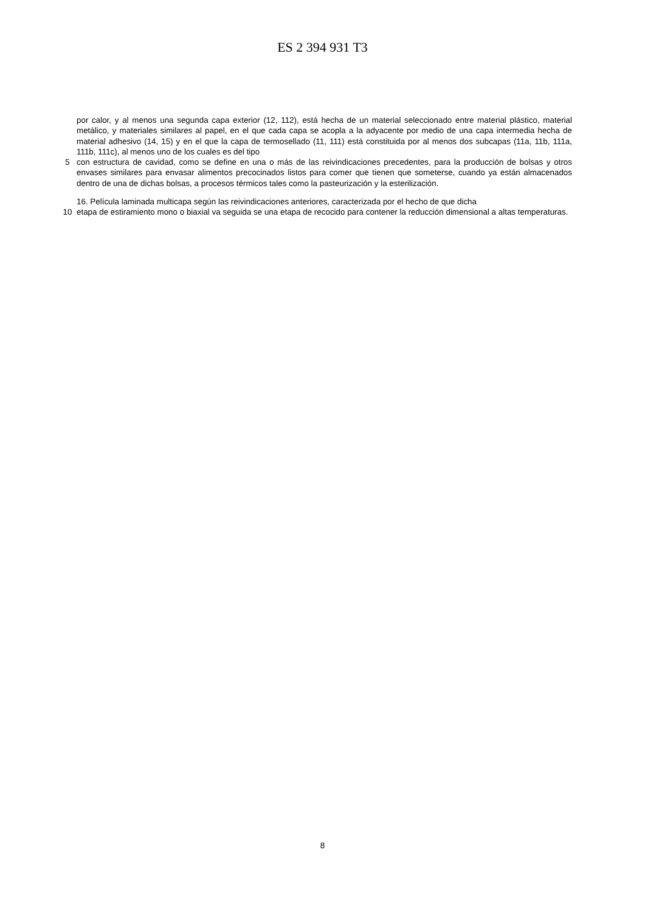ES 2 394 931 T3
por calor, y al menos una segunda capa exterior (12, 112), está hecha de un material seleccionado entre material plástico, material metálico, y materiales similares al papel, en el que cada capa se acopla a la adyacente por medio de una capa intermedia hecha de material adhesivo (14, 15) y en el que la capa de termosellado (11, 111) está constituida por al menos dos subcapas (11a, 11b, 111a, 111b, 111c), al menos uno de los cuales es del tipo
5 con estructura de cavidad, como se define en una o más de las reivindicaciones precedentes, para la producción de bolsas y otros envases similares para envasar alimentos precocinados listos para comer que tienen que someterse, cuando ya están almacenados dentro de una de dichas bolsas, a procesos térmicos tales como la pasteurización y la esterilización.
16. Película laminada multicapa según las reivindicaciones anteriores, caracterizada por el hecho de que dicha
10 etapa de estiramiento mono o biaxial va seguida se una etapa de recocido para contener la reducción dimensional a altas temperaturas.
8